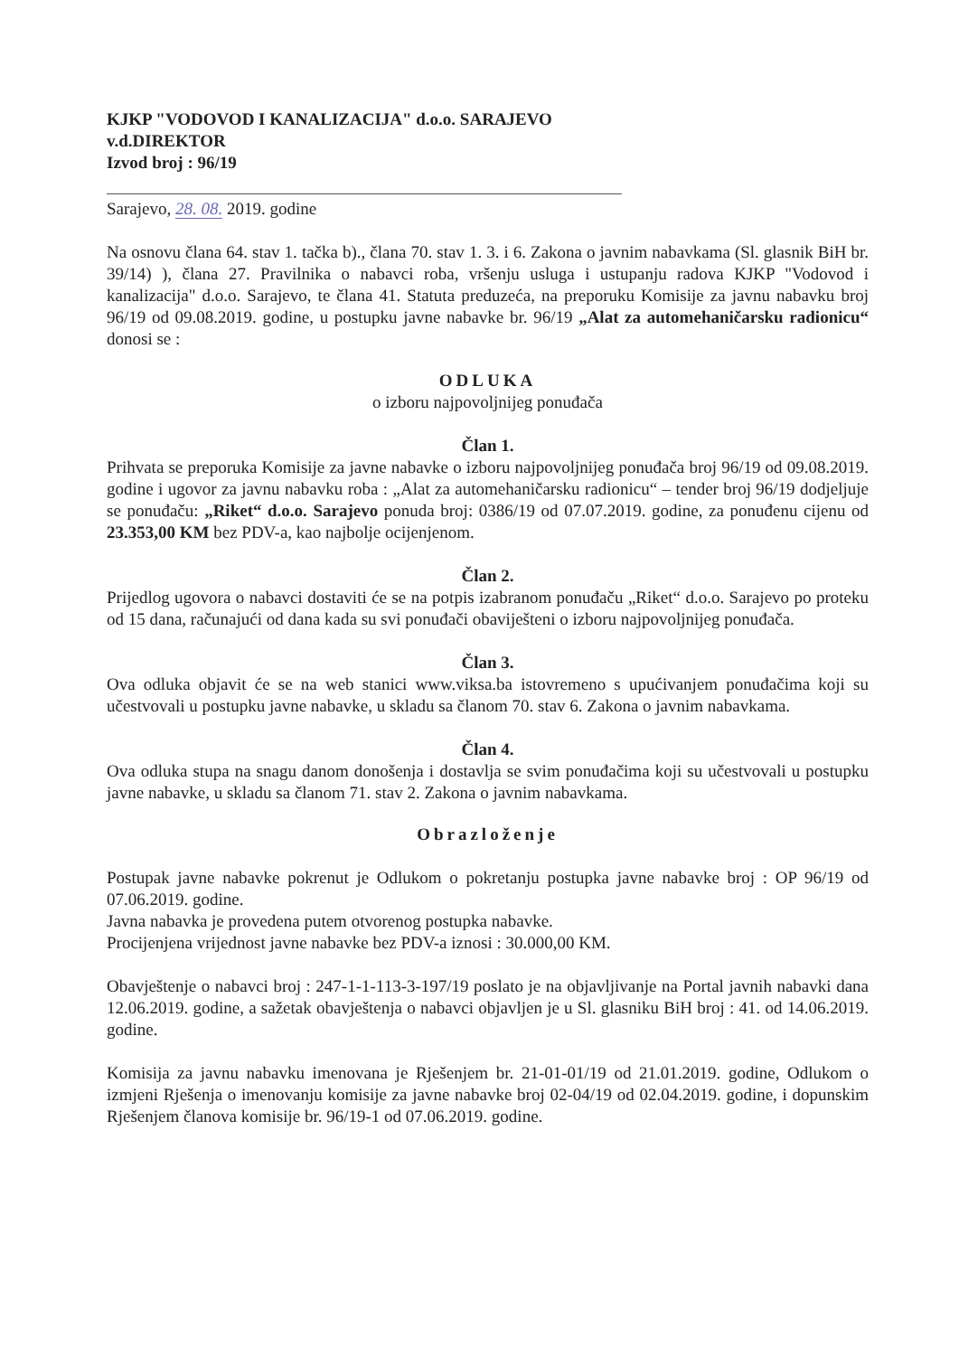KJKP "VODOVOD I KANALIZACIJA" d.o.o. SARAJEVO
v.d.DIREKTOR
Izvod broj : 96/19
Sarajevo, 28. 08. 2019. godine
Na osnovu člana 64. stav 1. tačka b)., člana 70. stav 1. 3. i 6. Zakona o javnim nabavkama (Sl. glasnik BiH br. 39/14) ), člana 27. Pravilnika o nabavci roba, vršenju usluga i ustupanju radova KJKP "Vodovod i kanalizacija" d.o.o. Sarajevo, te člana 41. Statuta preduzeća, na preporuku Komisije za javnu nabavku broj 96/19 od 09.08.2019. godine, u postupku javne nabavke br. 96/19 „Alat za automehaničarsku radionicu“ donosi se :
ODLUKA
o izboru najpovoljnijeg ponuđača
Član 1.
Prihvata se preporuka Komisije za javne nabavke o izboru najpovoljnijeg ponuđača broj 96/19 od 09.08.2019. godine i ugovor za javnu nabavku roba : „Alat za automehaničarsku radionicu“ – tender broj 96/19 dodjeljuje se ponuđaču: „Riket“ d.o.o. Sarajevo ponuda broj: 0386/19 od 07.07.2019. godine, za ponuđenu cijenu od 23.353,00 KM bez PDV-a, kao najbolje ocijenjenom.
Član 2.
Prijedlog ugovora o nabavci dostaviti će se na potpis izabranom ponuđaču „Riket“ d.o.o. Sarajevo po proteku od 15 dana, računajući od dana kada su svi ponuđači obaviješteni o izboru najpovoljnijeg ponuđača.
Član 3.
Ova odluka objavit će se na web stanici www.viksa.ba istovremeno s upućivanjem ponuđačima koji su učestvovali u postupku javne nabavke, u skladu sa članom 70. stav 6. Zakona o javnim nabavkama.
Član 4.
Ova odluka stupa na snagu danom donošenja i dostavlja se svim ponuđačima koji su učestvovali u postupku javne nabavke, u skladu sa članom 71. stav 2. Zakona o javnim nabavkama.
Obrazloženje
Postupak javne nabavke pokrenut je Odlukom o pokretanju postupka javne nabavke broj : OP 96/19 od 07.06.2019. godine.
Javna nabavka je provedena putem otvorenog postupka nabavke.
Procijenjena vrijednost javne nabavke bez PDV-a iznosi : 30.000,00 KM.
Obavještenje o nabavci broj : 247-1-1-113-3-197/19 poslato je na objavljivanje na Portal javnih nabavki dana 12.06.2019. godine, a sažetak obavještenja o nabavci objavljen je u Sl. glasniku BiH broj : 41. od 14.06.2019. godine.
Komisija za javnu nabavku imenovana je Rješenjem br. 21-01-01/19 od 21.01.2019. godine, Odlukom o izmjeni Rješenja o imenovanju komisije za javne nabavke broj 02-04/19 od 02.04.2019. godine, i dopunskim Rješenjem članova komisije br. 96/19-1 od 07.06.2019. godine.